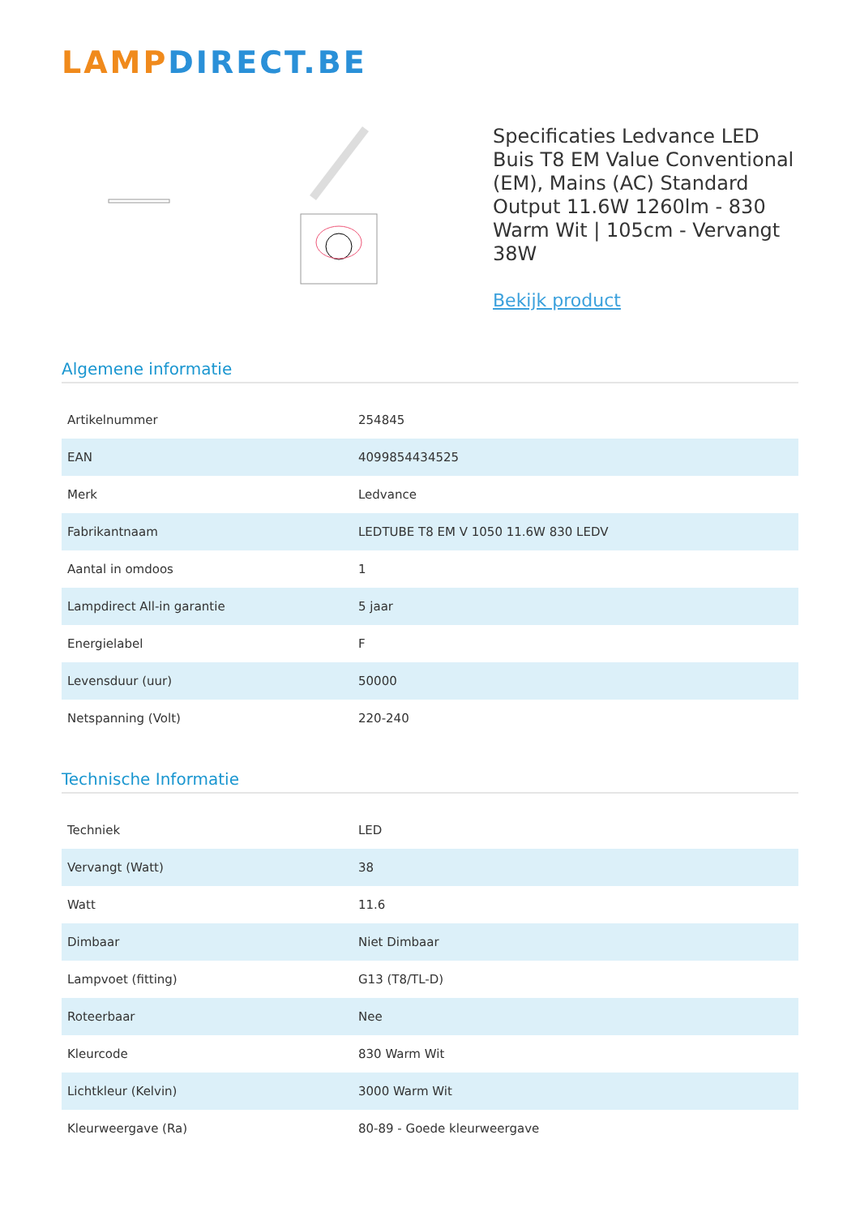LAMP DIRECT.BE
Specificaties Ledvance LED Buis T8 EM Value Conventional (EM), Mains (AC) Standard Output 11.6W 1260lm - 830 Warm Wit | 105cm - Vervangt 38W
Bekijk product
Algemene informatie
| Artikelnummer | 254845 |
| EAN | 4099854434525 |
| Merk | Ledvance |
| Fabrikantnaam | LEDTUBE T8 EM V 1050 11.6W 830 LEDV |
| Aantal in omdoos | 1 |
| Lampdirect All-in garantie | 5 jaar |
| Energielabel | F |
| Levensduur (uur) | 50000 |
| Netspanning (Volt) | 220-240 |
Technische Informatie
| Techniek | LED |
| Vervangt (Watt) | 38 |
| Watt | 11.6 |
| Dimbaar | Niet Dimbaar |
| Lampvoet (fitting) | G13 (T8/TL-D) |
| Roteerbaar | Nee |
| Kleurcode | 830 Warm Wit |
| Lichtkleur (Kelvin) | 3000 Warm Wit |
| Kleurweergave (Ra) | 80-89 - Goede kleurweergave |